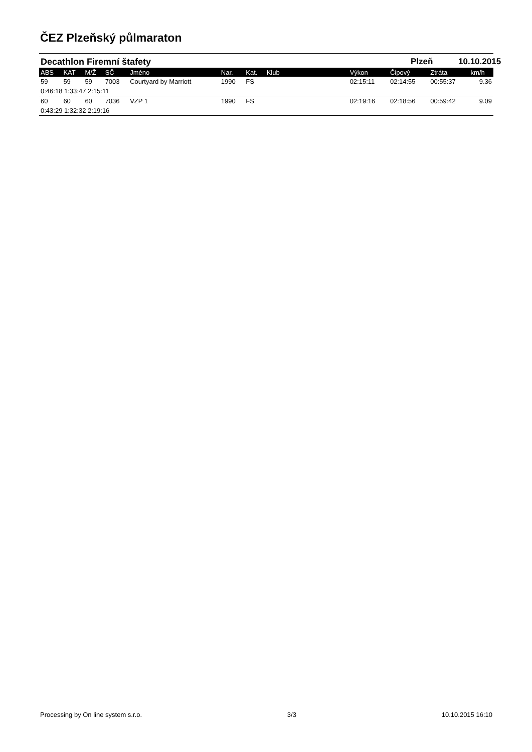ČEZ Plzeňský půlmaraton
Decathlon Firemní štafety Plzeň 10.10.2015
| ABS | KAT | M/Ž | SČ | Jméno | Nar. | Kat. | Klub | Výkon | Čipový | Ztráta | km/h |
| --- | --- | --- | --- | --- | --- | --- | --- | --- | --- | --- | --- |
| 59 | 59 | 59 | 7003 | Courtyard by Marriott | 1990 | FS | | 02:15:11 | 02:14:55 | 00:55:37 | 9.36 |
| 0:46:18 1:33:47 2:15:11 | | | | | | | | | | | |
| 60 | 60 | 60 | 7036 | VZP 1 | 1990 | FS | | 02:19:16 | 02:18:56 | 00:59:42 | 9.09 |
| 0:43:29 1:32:32 2:19:16 | | | | | | | | | | | |
Processing by On line system s.r.o. 3/3 10.10.2015 16:10